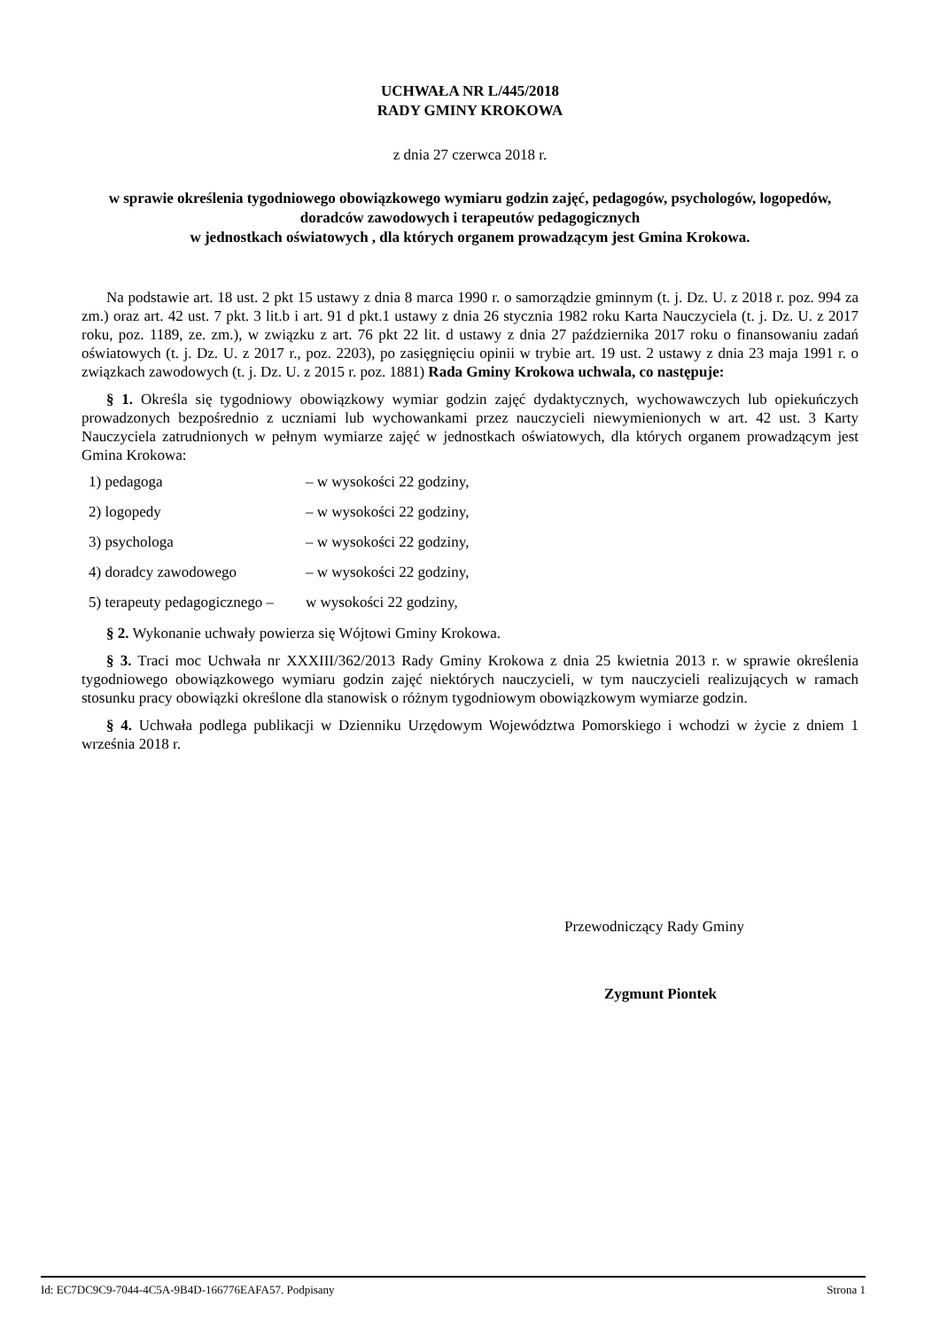UCHWAŁA NR L/445/2018
RADY GMINY KROKOWA
z dnia 27 czerwca 2018 r.
w sprawie określenia tygodniowego obowiązkowego wymiaru godzin zajęć, pedagogów, psychologów, logopedów, doradców zawodowych i terapeutów pedagogicznych
w jednostkach oświatowych , dla których organem prowadzącym jest Gmina Krokowa.
Na podstawie art. 18 ust. 2 pkt 15 ustawy z dnia 8 marca 1990 r. o samorządzie gminnym (t. j. Dz. U. z 2018 r. poz. 994 za zm.) oraz art. 42 ust. 7 pkt. 3 lit.b i art. 91 d pkt.1 ustawy z dnia 26 stycznia 1982 roku Karta Nauczyciela (t. j. Dz. U. z 2017 roku, poz. 1189, ze. zm.), w związku z art. 76 pkt 22 lit. d ustawy z dnia 27 października 2017 roku o finansowaniu zadań oświatowych (t. j. Dz. U. z 2017 r., poz. 2203), po zasięgnięciu opinii w trybie art. 19 ust. 2 ustawy z dnia 23 maja 1991 r. o związkach zawodowych (t. j. Dz. U. z 2015 r. poz. 1881) Rada Gminy Krokowa uchwala, co następuje:
§ 1. Określa się tygodniowy obowiązkowy wymiar godzin zajęć dydaktycznych, wychowawczych lub opiekuńczych prowadzonych bezpośrednio z uczniami lub wychowankami przez nauczycieli niewymienionych w art. 42 ust. 3 Karty Nauczyciela zatrudnionych w pełnym wymiarze zajęć w jednostkach oświatowych, dla których organem prowadzącym jest Gmina Krokowa:
1) pedagoga – w wysokości 22 godziny,
2) logopedy – w wysokości 22 godziny,
3) psychologa – w wysokości 22 godziny,
4) doradcy zawodowego – w wysokości 22 godziny,
5) terapeuty pedagogicznego – w wysokości 22 godziny,
§ 2. Wykonanie uchwały powierza się Wójtowi Gminy Krokowa.
§ 3. Traci moc Uchwała nr XXXIII/362/2013 Rady Gminy Krokowa z dnia 25 kwietnia 2013 r. w sprawie określenia tygodniowego obowiązkowego wymiaru godzin zajęć niektórych nauczycieli, w tym nauczycieli realizujących w ramach stosunku pracy obowiązki określone dla stanowisk o różnym tygodniowym obowiązkowym wymiarze godzin.
§ 4. Uchwała podlega publikacji w Dzienniku Urzędowym Województwa Pomorskiego i wchodzi w życie z dniem 1 września 2018 r.
Przewodniczący Rady Gminy
Zygmunt Piontek
Id: EC7DC9C9-7044-4C5A-9B4D-166776EAFA57. Podpisany Strona 1